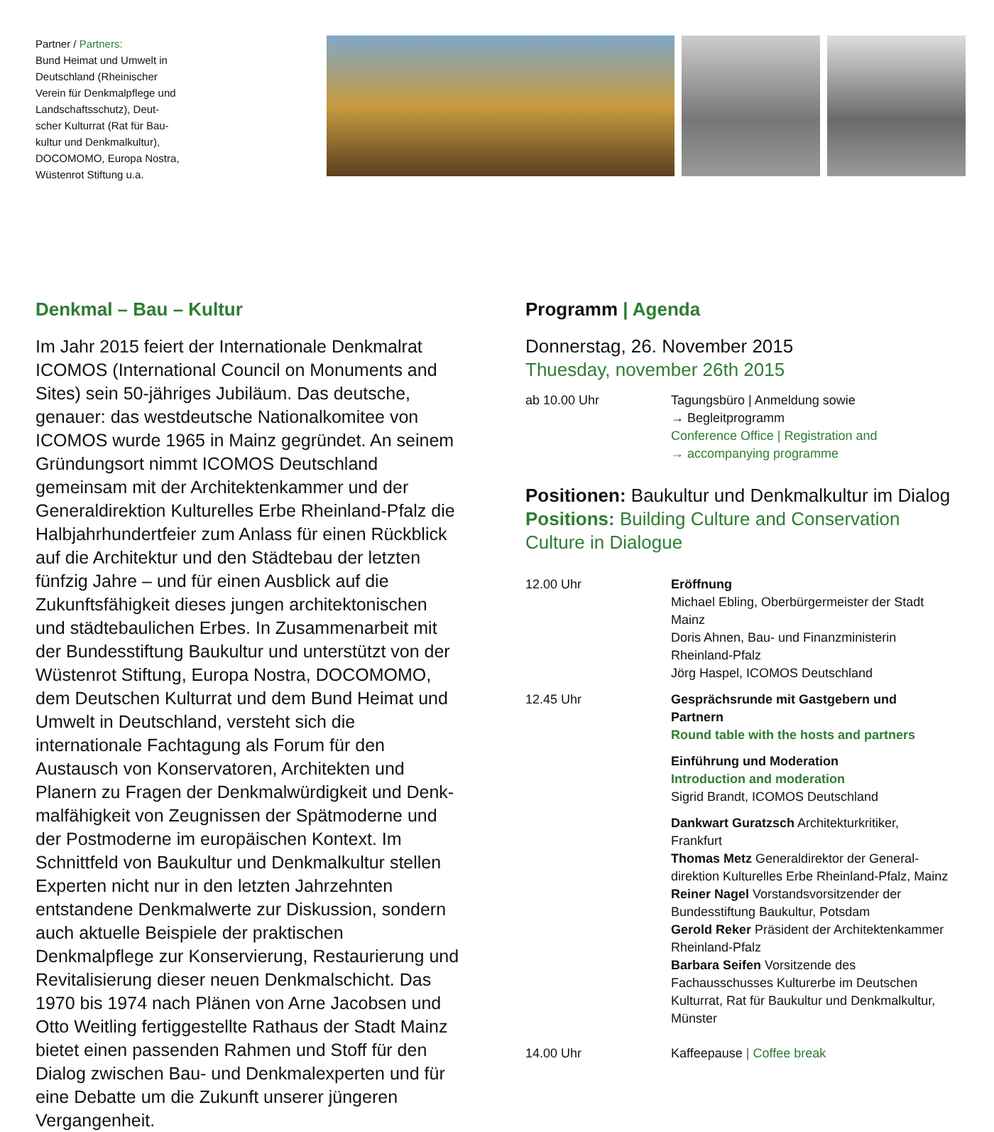Partner / Partners:
Bund Heimat und Umwelt in
Deutschland (Rheinischer
Verein für Denkmalpflege und
Landschaftsschutz), Deut-
scher Kulturrat (Rat für Bau-
kultur und Denkmalkultur),
DOCOMOMO, Europa Nostra,
Wüstenrot Stiftung u.a.
Denkmal – Bau – Kultur
Im Jahr 2015 feiert der Internationale Denkmalrat ICOMOS (International Council on Monuments and Sites) sein 50-jähriges Jubiläum. Das deutsche, genauer: das westdeutsche Nationalkomitee von ICOMOS wurde 1965 in Mainz gegründet. An seinem Gründungsort nimmt ICOMOS Deutschland gemeinsam mit der Architek­tenkammer und der Generaldirektion Kulturelles Erbe Rheinland-Pfalz die Halbjahrhundertfeier zum Anlass für einen Rückblick auf die Architektur und den Städtebau der letzten fünfzig Jahre – und für einen Ausblick auf die Zukunftsfähigkeit dieses jungen architektonischen und städtebaulichen Erbes. In Zusammenarbeit mit der Bun­desstiftung Baukultur und unterstützt von der Wüstenrot Stiftung, Europa Nostra, DOCOMOMO, dem Deutschen Kulturrat und dem Bund Heimat und Umwelt in Deutsch­land, versteht sich die internationale Fachtagung als Forum für den Austausch von Konservatoren, Architekten und Planern zu Fragen der Denkmalwürdigkeit und Denk­malfähigkeit von Zeugnissen der Spätmoderne und der Postmoderne im europäischen Kontext. Im Schnittfeld von Baukultur und Denkmalkultur stellen Experten nicht nur in den letzten Jahrzehnten entstandene Denkmalwer­te zur Diskussion, sondern auch aktuelle Beispiele der praktischen Denkmalpflege zur Konservierung, Restaurie­rung und Revitalisierung dieser neuen Denkmalschicht. Das 1970 bis 1974 nach Plänen von Arne Jacobsen und Otto Weitling fertiggestellte Rathaus der Stadt Mainz bietet einen passenden Rahmen und Stoff für den Dialog zwischen Bau- und Denkmalexperten und für eine Debat­te um die Zukunft unserer jüngeren Vergangenheit.
Programm | Agenda
Donnerstag, 26. November 2015
Thuesday, november 26th 2015
ab 10.00 Uhr Tagungsbüro | Anmeldung sowie
→ Begleitprogramm
Conference Office | Registration and
→ accompanying programme
Positionen: Baukultur und Denkmalkultur im Dialog
Positions: Building Culture and Conservation Culture in Dialogue
12.00 Uhr Eröffnung
Michael Ebling, Oberbürgermeister der Stadt Mainz
Doris Ahnen, Bau- und Finanzministerin Rheinland-Pfalz
Jörg Haspel, ICOMOS Deutschland
12.45 Uhr Gesprächsrunde mit Gastgebern und Partnern
Round table with the hosts and partners
Einführung und Moderation
Introduction and moderation
Sigrid Brandt, ICOMOS Deutschland
Dankwart Guratzsch Architekturkritiker, Frankfurt
Thomas Metz Generaldirektor der General­direktion Kulturelles Erbe Rheinland-Pfalz, Mainz
Reiner Nagel Vorstandsvorsitzender der Bundes­stiftung Baukultur, Potsdam
Gerold Reker Präsident der Architektenkammer Rheinland-Pfalz
Barbara Seifen Vorsitzende des Fachausschusses Kulturerbe im Deutschen Kulturrat, Rat für Baukul­tur und Denkmalkultur, Münster
14.00 Uhr Kaffeepause | Coffee break